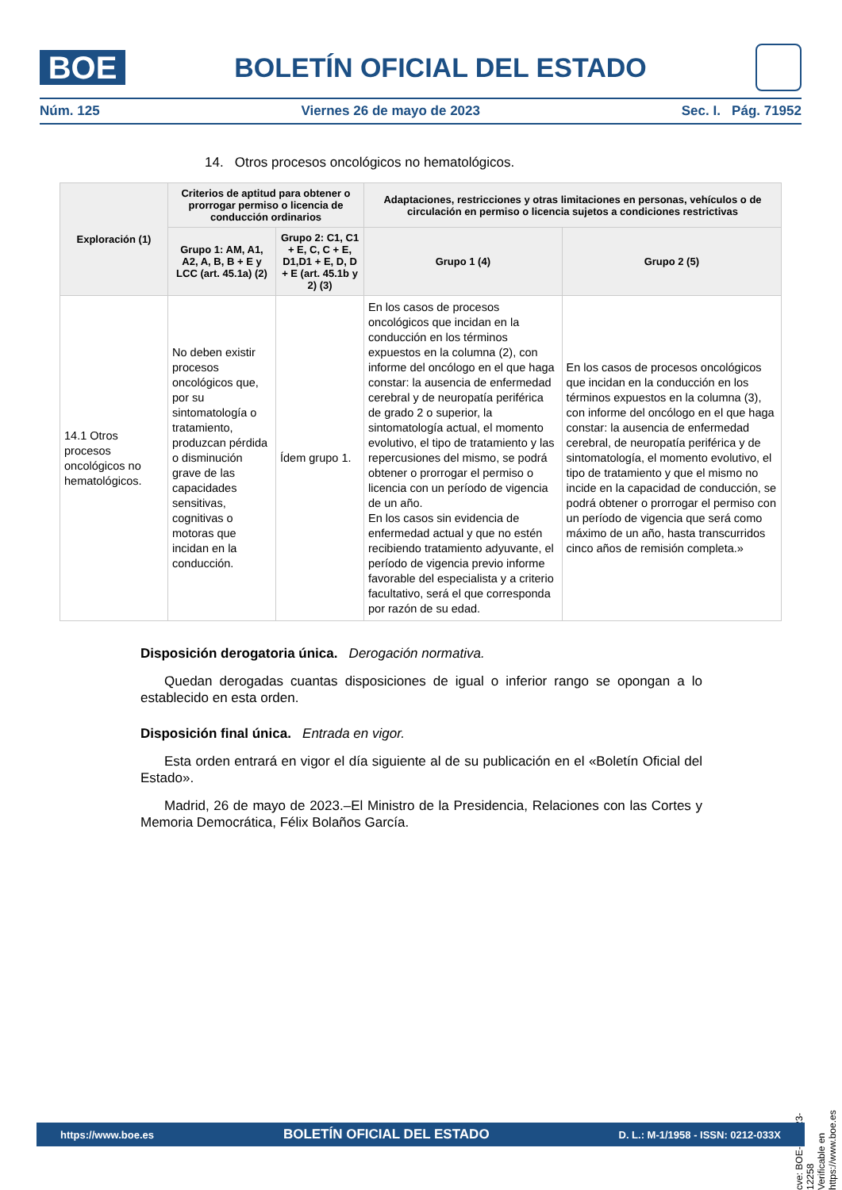BOE
BOLETÍN OFICIAL DEL ESTADO
Núm. 125 Viernes 26 de mayo de 2023 Sec. I. Pág. 71952
14. Otros procesos oncológicos no hematológicos.
| Exploración (1) | Criterios de aptitud para obtener o prorrogar permiso o licencia de conducción ordinarios | | Adaptaciones, restricciones y otras limitaciones en personas, vehículos o de circulación en permiso o licencia sujetos a condiciones restrictivas | |
| --- | --- | --- | --- | --- |
| | Grupo 1: AM, A1, A2, A, B, B + E y LCC (art. 45.1a) (2) | Grupo 2: C1, C1 + E, C, C + E, D1,D1 + E, D, D + E (art. 45.1b y 2) (3) | Grupo 1 (4) | Grupo 2 (5) |
| 14.1 Otros procesos oncológicos no hematológicos. | No deben existir procesos oncológicos que, por su sintomatología o tratamiento, produzcan pérdida o disminución grave de las capacidades sensitivas, cognitivas o motoras que incidan en la conducción. | Ídem grupo 1. | En los casos de procesos oncológicos que incidan en la conducción en los términos expuestos en la columna (2), con informe del oncólogo en el que haga constar: la ausencia de enfermedad cerebral y de neuropatía periférica de grado 2 o superior, la sintomatología actual, el momento evolutivo, el tipo de tratamiento y las repercusiones del mismo, se podrá obtener o prorrogar el permiso o licencia con un período de vigencia de un año. En los casos sin evidencia de enfermedad actual y que no estén recibiendo tratamiento adyuvante, el período de vigencia previo informe favorable del especialista y a criterio facultativo, será el que corresponda por razón de su edad. | En los casos de procesos oncológicos que incidan en la conducción en los términos expuestos en la columna (3), con informe del oncólogo en el que haga constar: la ausencia de enfermedad cerebral, de neuropatía periférica y de sintomatología, el momento evolutivo, el tipo de tratamiento y que el mismo no incide en la capacidad de conducción, se podrá obtener o prorrogar el permiso con un período de vigencia que será como máximo de un año, hasta transcurridos cinco años de remisión completa.» |
Disposición derogatoria única. Derogación normativa.
Quedan derogadas cuantas disposiciones de igual o inferior rango se opongan a lo establecido en esta orden.
Disposición final única. Entrada en vigor.
Esta orden entrará en vigor el día siguiente al de su publicación en el «Boletín Oficial del Estado».
Madrid, 26 de mayo de 2023.–El Ministro de la Presidencia, Relaciones con las Cortes y Memoria Democrática, Félix Bolaños García.
cve: BOE-A-2023-12258
Verificable en https://www.boe.es
https://www.boe.es BOLETÍN OFICIAL DEL ESTADO D. L.: M-1/1958 - ISSN: 0212-033X